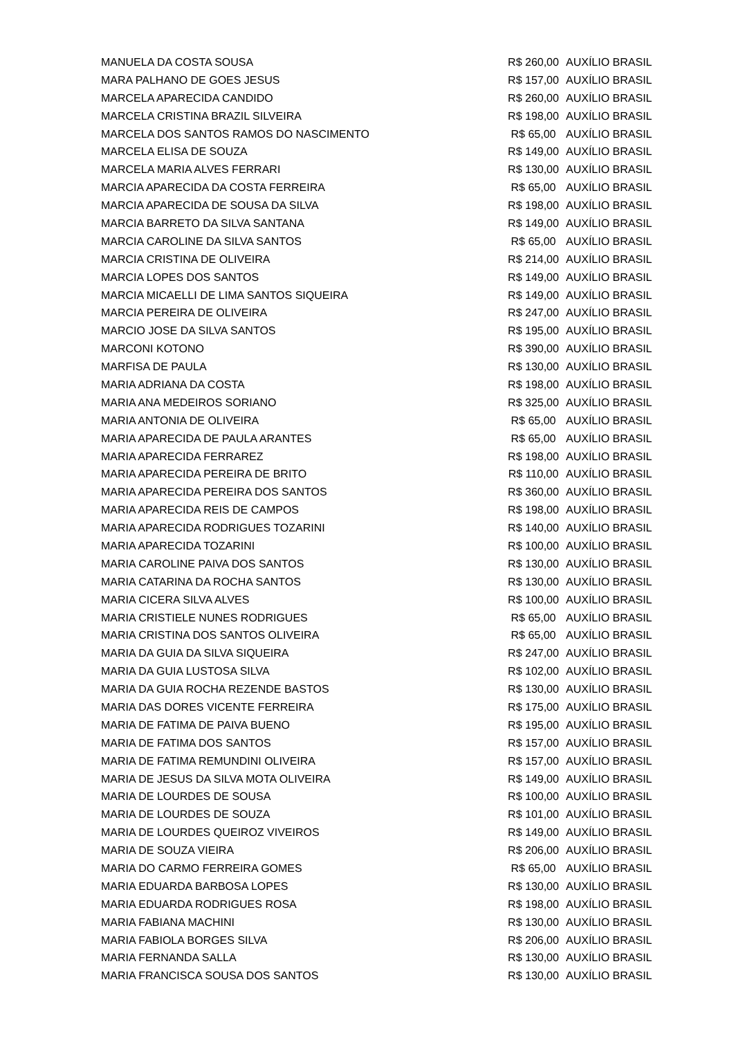| MANUELA DA COSTA SOUSA | R$ 260,00 | AUXÍLIO BRASIL |
| MARA PALHANO DE GOES JESUS | R$ 157,00 | AUXÍLIO BRASIL |
| MARCELA APARECIDA CANDIDO | R$ 260,00 | AUXÍLIO BRASIL |
| MARCELA CRISTINA BRAZIL SILVEIRA | R$ 198,00 | AUXÍLIO BRASIL |
| MARCELA DOS SANTOS RAMOS DO NASCIMENTO | R$ 65,00 | AUXÍLIO BRASIL |
| MARCELA ELISA DE SOUZA | R$ 149,00 | AUXÍLIO BRASIL |
| MARCELA MARIA ALVES FERRARI | R$ 130,00 | AUXÍLIO BRASIL |
| MARCIA APARECIDA DA COSTA FERREIRA | R$ 65,00 | AUXÍLIO BRASIL |
| MARCIA APARECIDA DE SOUSA DA SILVA | R$ 198,00 | AUXÍLIO BRASIL |
| MARCIA BARRETO DA SILVA SANTANA | R$ 149,00 | AUXÍLIO BRASIL |
| MARCIA CAROLINE DA SILVA SANTOS | R$ 65,00 | AUXÍLIO BRASIL |
| MARCIA CRISTINA DE OLIVEIRA | R$ 214,00 | AUXÍLIO BRASIL |
| MARCIA LOPES DOS SANTOS | R$ 149,00 | AUXÍLIO BRASIL |
| MARCIA MICAELLI DE LIMA SANTOS SIQUEIRA | R$ 149,00 | AUXÍLIO BRASIL |
| MARCIA PEREIRA DE OLIVEIRA | R$ 247,00 | AUXÍLIO BRASIL |
| MARCIO JOSE DA SILVA SANTOS | R$ 195,00 | AUXÍLIO BRASIL |
| MARCONI KOTONO | R$ 390,00 | AUXÍLIO BRASIL |
| MARFISA DE PAULA | R$ 130,00 | AUXÍLIO BRASIL |
| MARIA ADRIANA DA COSTA | R$ 198,00 | AUXÍLIO BRASIL |
| MARIA ANA MEDEIROS SORIANO | R$ 325,00 | AUXÍLIO BRASIL |
| MARIA ANTONIA DE OLIVEIRA | R$ 65,00 | AUXÍLIO BRASIL |
| MARIA APARECIDA DE PAULA ARANTES | R$ 65,00 | AUXÍLIO BRASIL |
| MARIA APARECIDA FERRAREZ | R$ 198,00 | AUXÍLIO BRASIL |
| MARIA APARECIDA PEREIRA DE BRITO | R$ 110,00 | AUXÍLIO BRASIL |
| MARIA APARECIDA PEREIRA DOS SANTOS | R$ 360,00 | AUXÍLIO BRASIL |
| MARIA APARECIDA REIS DE CAMPOS | R$ 198,00 | AUXÍLIO BRASIL |
| MARIA APARECIDA RODRIGUES TOZARINI | R$ 140,00 | AUXÍLIO BRASIL |
| MARIA APARECIDA TOZARINI | R$ 100,00 | AUXÍLIO BRASIL |
| MARIA CAROLINE PAIVA DOS SANTOS | R$ 130,00 | AUXÍLIO BRASIL |
| MARIA CATARINA DA ROCHA SANTOS | R$ 130,00 | AUXÍLIO BRASIL |
| MARIA CICERA SILVA ALVES | R$ 100,00 | AUXÍLIO BRASIL |
| MARIA CRISTIELE NUNES RODRIGUES | R$ 65,00 | AUXÍLIO BRASIL |
| MARIA CRISTINA DOS SANTOS OLIVEIRA | R$ 65,00 | AUXÍLIO BRASIL |
| MARIA DA GUIA DA SILVA SIQUEIRA | R$ 247,00 | AUXÍLIO BRASIL |
| MARIA DA GUIA LUSTOSA SILVA | R$ 102,00 | AUXÍLIO BRASIL |
| MARIA DA GUIA ROCHA REZENDE BASTOS | R$ 130,00 | AUXÍLIO BRASIL |
| MARIA DAS DORES VICENTE FERREIRA | R$ 175,00 | AUXÍLIO BRASIL |
| MARIA DE FATIMA DE PAIVA BUENO | R$ 195,00 | AUXÍLIO BRASIL |
| MARIA DE FATIMA DOS SANTOS | R$ 157,00 | AUXÍLIO BRASIL |
| MARIA DE FATIMA REMUNDINI OLIVEIRA | R$ 157,00 | AUXÍLIO BRASIL |
| MARIA DE JESUS DA SILVA MOTA OLIVEIRA | R$ 149,00 | AUXÍLIO BRASIL |
| MARIA DE LOURDES DE SOUSA | R$ 100,00 | AUXÍLIO BRASIL |
| MARIA DE LOURDES DE SOUZA | R$ 101,00 | AUXÍLIO BRASIL |
| MARIA DE LOURDES QUEIROZ VIVEIROS | R$ 149,00 | AUXÍLIO BRASIL |
| MARIA DE SOUZA VIEIRA | R$ 206,00 | AUXÍLIO BRASIL |
| MARIA DO CARMO FERREIRA GOMES | R$ 65,00 | AUXÍLIO BRASIL |
| MARIA EDUARDA BARBOSA LOPES | R$ 130,00 | AUXÍLIO BRASIL |
| MARIA EDUARDA RODRIGUES ROSA | R$ 198,00 | AUXÍLIO BRASIL |
| MARIA FABIANA MACHINI | R$ 130,00 | AUXÍLIO BRASIL |
| MARIA FABIOLA BORGES SILVA | R$ 206,00 | AUXÍLIO BRASIL |
| MARIA FERNANDA SALLA | R$ 130,00 | AUXÍLIO BRASIL |
| MARIA FRANCISCA SOUSA DOS SANTOS | R$ 130,00 | AUXÍLIO BRASIL |